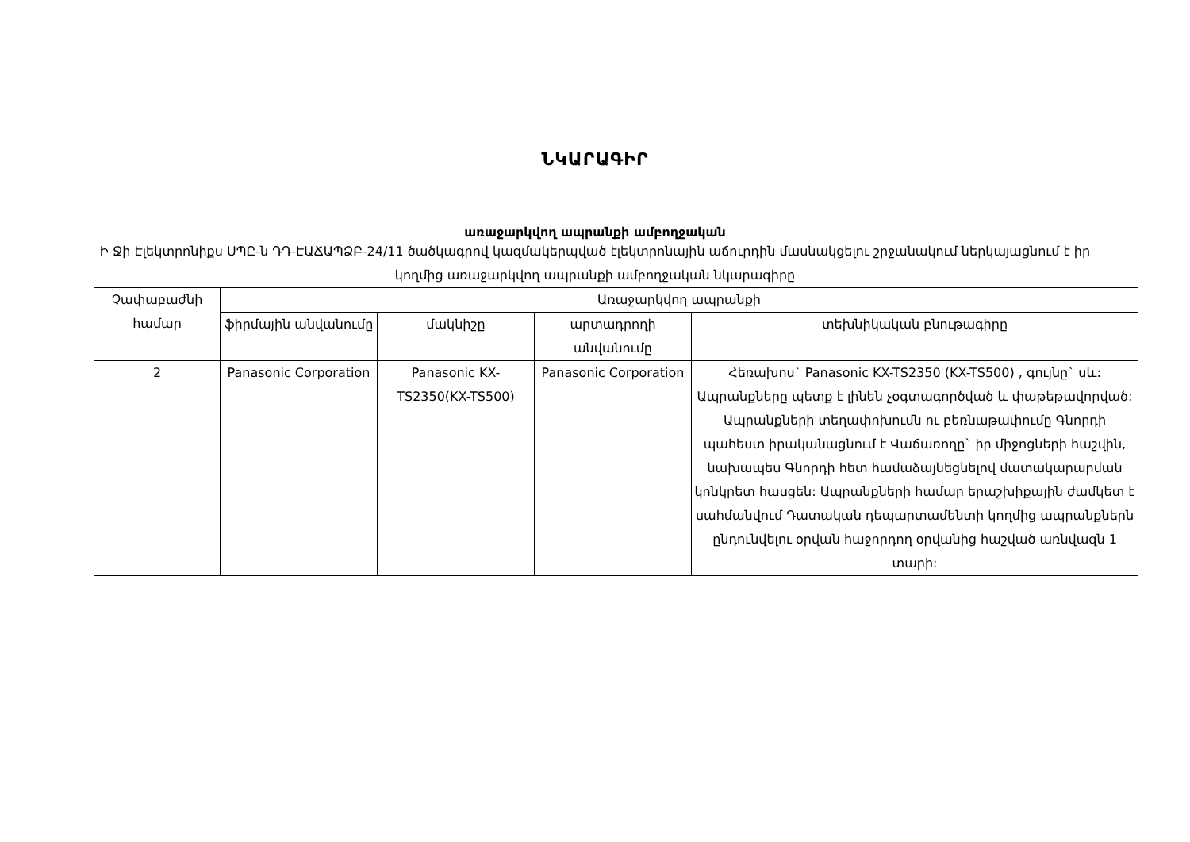ՆԿԱՐԱԳԻՐ
առաջարկվող ապրանքի ամբողջական
Ի Ջի Էլեկտրոնիքս ՍՊԸ-ն ԴԴ-ԷԱՃԱՊՁԲ-24/11 ծածկագրով կազմակերպված էլեկտրոնային աճուրդին մասնակցելու շրջանակում ներկայացնում է իր կողմից առաջարկվող ապրանքի ամբողջական նկարագիրը
| Չափաբաժնի համար | Առաջարկվող ապրանքի | | | |
| --- | --- | --- | --- | --- |
| | ֆիրմային անվանումը | մակնիշը | արտադրողի անվանումը | տեխնիկական բնութագիրը |
| 2 | Panasonic Corporation | Panasonic KX-TS2350(KX-TS500) | Panasonic Corporation | Հեռախոս` Panasonic KX-TS2350 (KX-TS500) , գույնը` սև: Ապրանքները պետք է լինեն չօգտագործված և փաթեթավորված: Ապրանքների տեղափոխումն ու բեռնաթափումը Գնորդի պահեստ իրականացնում է Վաճառողը` իր միջոցների հաշվին, նախապես Գնորդի հետ համաձայնեցնելով մատակարարման կոնկրետ հասցեն: Ապրանքների համար երաշխիքային ժամկետ է սահմանվում Դատական դեպարտամենտի կողմից ապրանքներն ընդունվելու օրվան հաջորդող օրվանից հաշված առնվազն 1 տարի: |